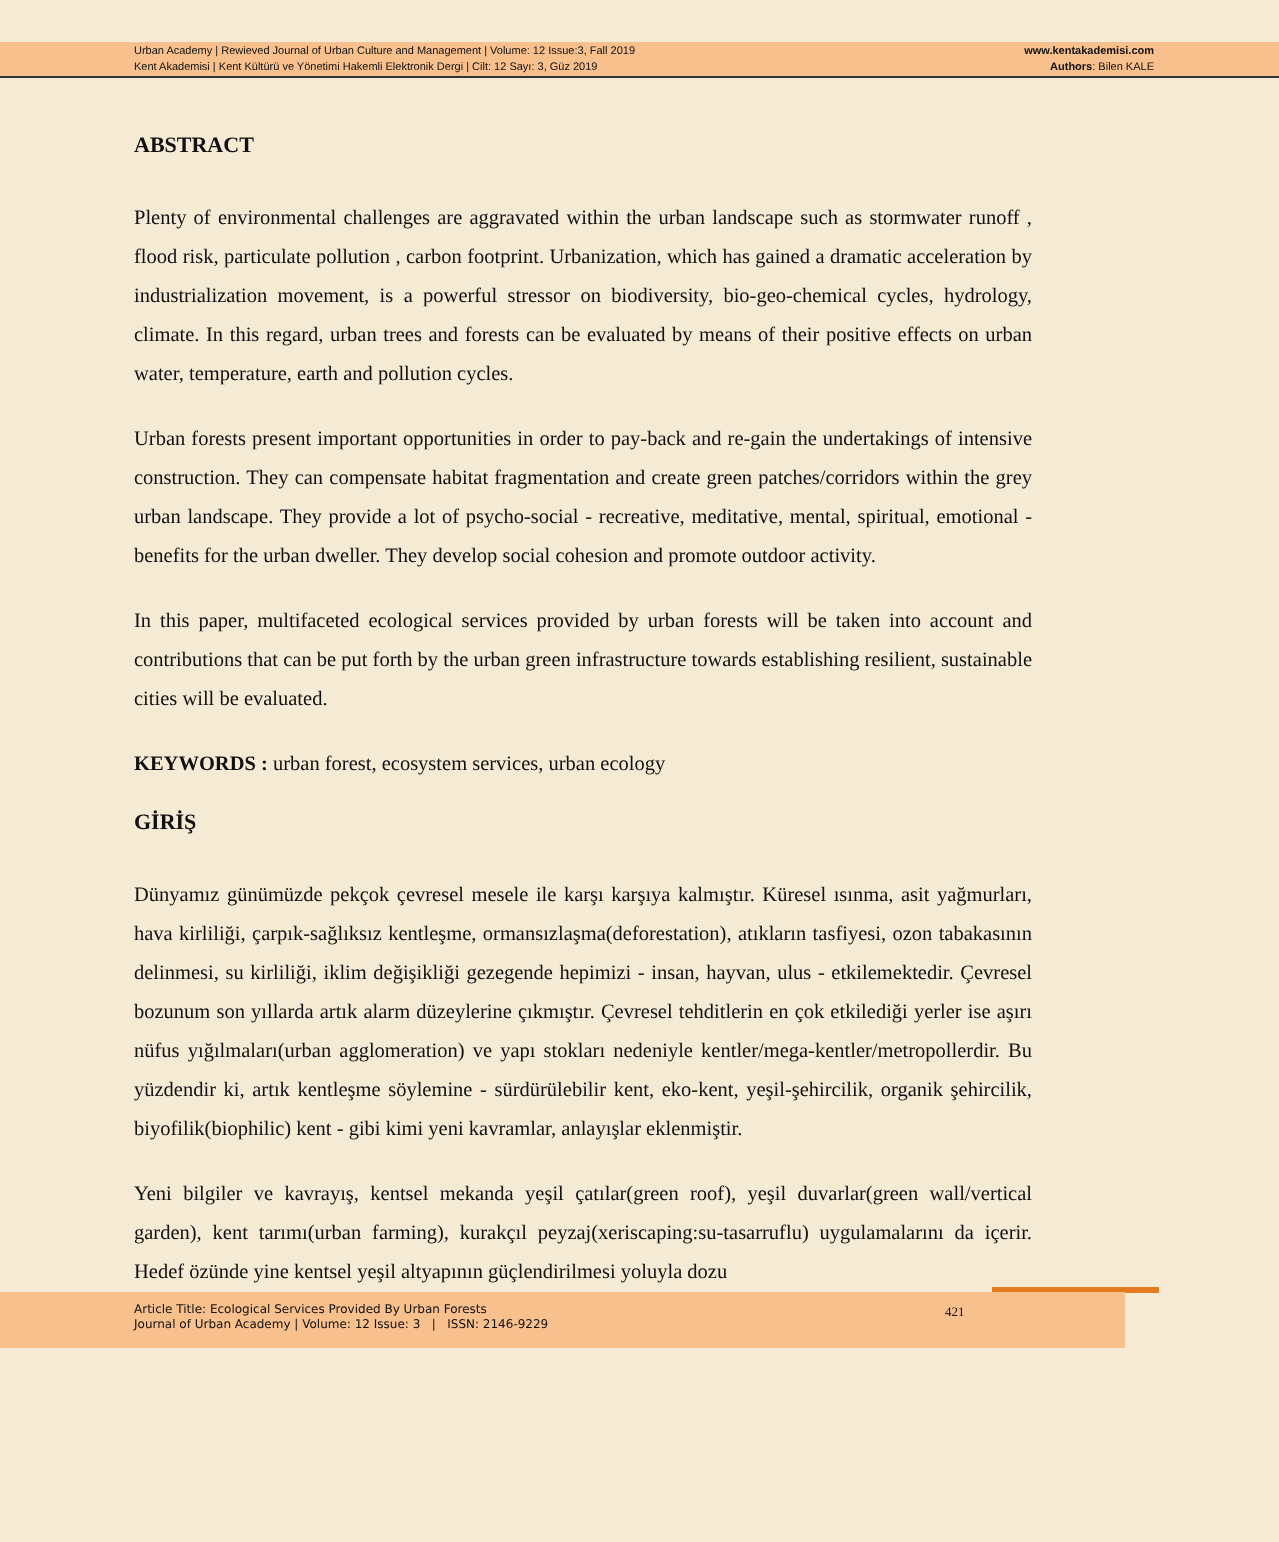Urban Academy | Rewieved Journal of Urban Culture and Management | Volume: 12 Issue:3, Fall 2019
Kent Akademisi | Kent Kültürü ve Yönetimi Hakemli Elektronik Dergi | Cilt: 12 Sayı: 3, Güz 2019
www.kentakademisi.com
Authors: Bilen KALE
ABSTRACT
Plenty of environmental challenges are aggravated within the urban landscape such as stormwater runoff , flood risk, particulate pollution , carbon footprint. Urbanization, which has gained a dramatic acceleration by industrialization movement, is a powerful stressor on biodiversity, bio-geo-chemical cycles, hydrology, climate. In this regard, urban trees and forests can be evaluated by means of their positive effects on urban water, temperature, earth and pollution cycles.
Urban forests present important opportunities in order to pay-back and re-gain the undertakings of intensive construction. They can compensate habitat fragmentation and create green patches/corridors within the grey urban landscape. They provide a lot of psycho-social - recreative, meditative, mental, spiritual, emotional - benefits for the urban dweller. They develop social cohesion and promote outdoor activity.
In this paper, multifaceted ecological services provided by urban forests will be taken into account and contributions that can be put forth by the urban green infrastructure towards establishing resilient, sustainable cities will be evaluated.
KEYWORDS : urban forest, ecosystem services, urban ecology
GİRİŞ
Dünyamız günümüzde pekçok çevresel mesele ile karşı karşıya kalmıştır. Küresel ısınma, asit yağmurları, hava kirliliği, çarpık-sağlıksız kentleşme, ormansızlaşma(deforestation), atıkların tasfiyesi, ozon tabakasının delinmesi, su kirliliği, iklim değişikliği gezegende hepimizi - insan, hayvan, ulus - etkilemektedir. Çevresel bozunum son yıllarda artık alarm düzeylerine çıkmıştır. Çevresel tehditlerin en çok etkilediği yerler ise aşırı nüfus yığılmaları(urban agglomeration) ve yapı stokları nedeniyle kentler/mega-kentler/metropollerdir. Bu yüzdendir ki, artık kentleşme söylemine - sürdürülebilir kent, eko-kent, yeşil-şehircilik, organik şehircilik, biyofilik(biophilic) kent - gibi kimi yeni kavramlar, anlayışlar eklenmiştir.
Yeni bilgiler ve kavrayış, kentsel mekanda yeşil çatılar(green roof), yeşil duvarlar(green wall/vertical garden), kent tarımı(urban farming), kurakçıl peyzaj(xeriscaping:su-tasarruflu) uygulamalarını da içerir. Hedef özünde yine kentsel yeşil altyapının güçlendirilmesi yoluyla dozu
Article Title: Ecological Services Provided By Urban Forests
Journal of Urban Academy | Volume: 12 Issue: 3 | ISSN: 2146-9229
421